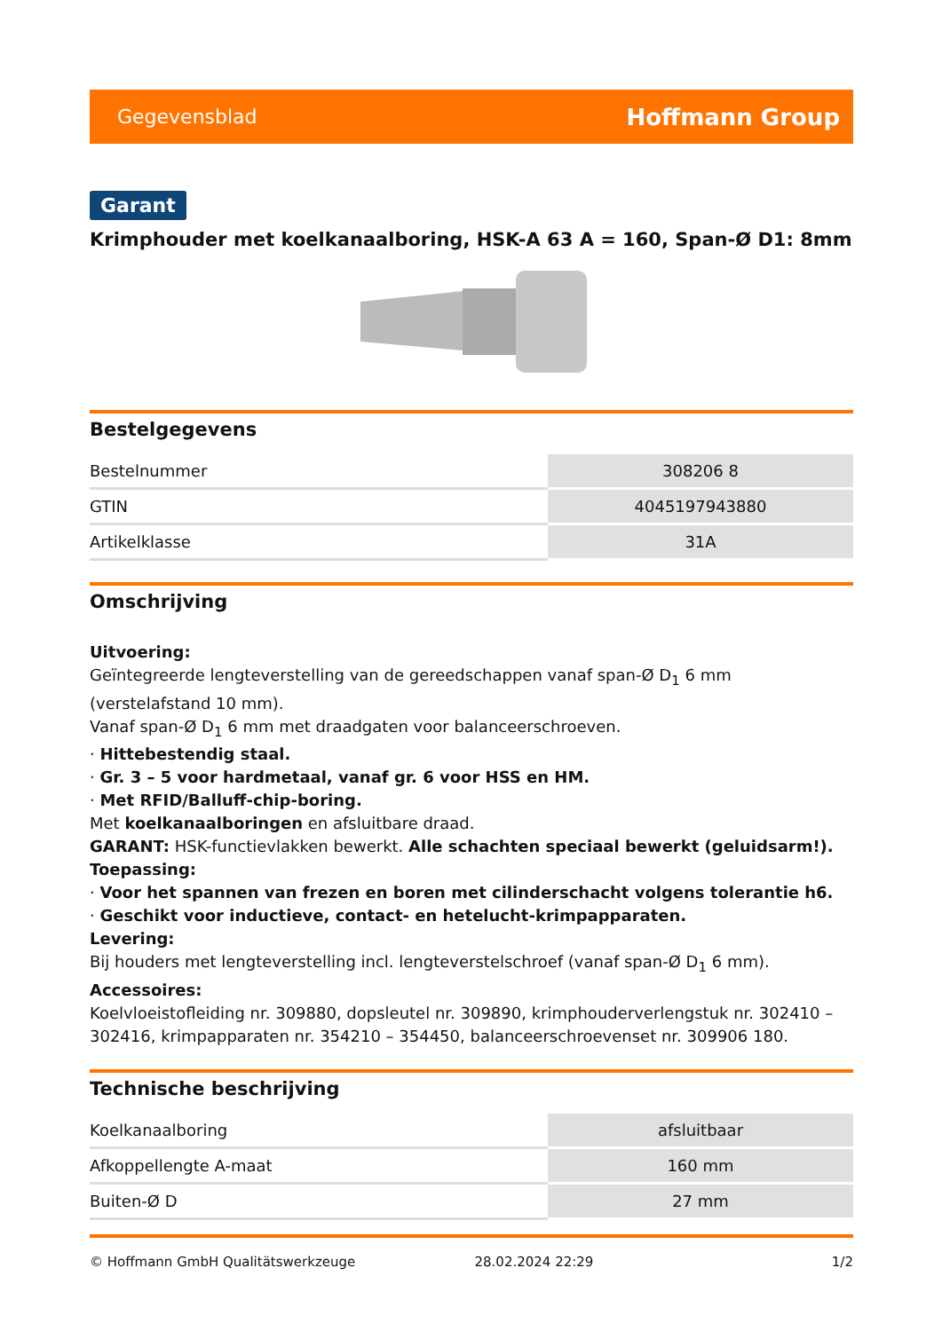Gegevensblad Hoffmann Group
Garant
Krimphouder met koelkanaalboring, HSK-A 63 A = 160, Span-Ø D1: 8mm
Bestelgegevens
| Bestelnummer | 308206 8 |
| GTIN | 4045197943880 |
| Artikelklasse | 31A |
Omschrijving
Uitvoering:
Geïntegreerde lengteverstelling van de gereedschappen vanaf span-Ø D<sub>1</sub> 6 mm (verstelafstand 10 mm).
Vanaf span-Ø D<sub>1</sub> 6 mm met draadgaten voor balanceerschroeven.
· Hittebestendig staal.
· Gr. 3 – 5 voor hardmetaal, vanaf gr. 6 voor HSS en HM.
· Met RFID/Balluff-chip-boring.
Met koelkanaalboringen en afsluitbare draad.
GARANT: HSK-functievlakken bewerkt. Alle schachten speciaal bewerkt (geluidsarm!).
Toepassing:
· Voor het spannen van frezen en boren met cilinderschacht volgens tolerantie h6.
· Geschikt voor inductieve, contact- en hetelucht-krimpapparaten.
Levering:
Bij houders met lengteverstelling incl. lengteverstelschroef (vanaf span-Ø D<sub>1</sub> 6 mm).
Accessoires:
Koelvloeistofleiding nr. 309880, dopsleutel nr. 309890, krimphouderverlengstuk nr. 302410 – 302416, krimpapparaten nr. 354210 – 354450, balanceerschroevenset nr. 309906 180.
Technische beschrijving
| Koelkanaalboring | afsluitbaar |
| Afkoppellengte A-maat | 160 mm |
| Buiten-Ø D | 27 mm |
© Hoffmann GmbH Qualitätswerkzeuge 28.02.2024 22:29 1/2